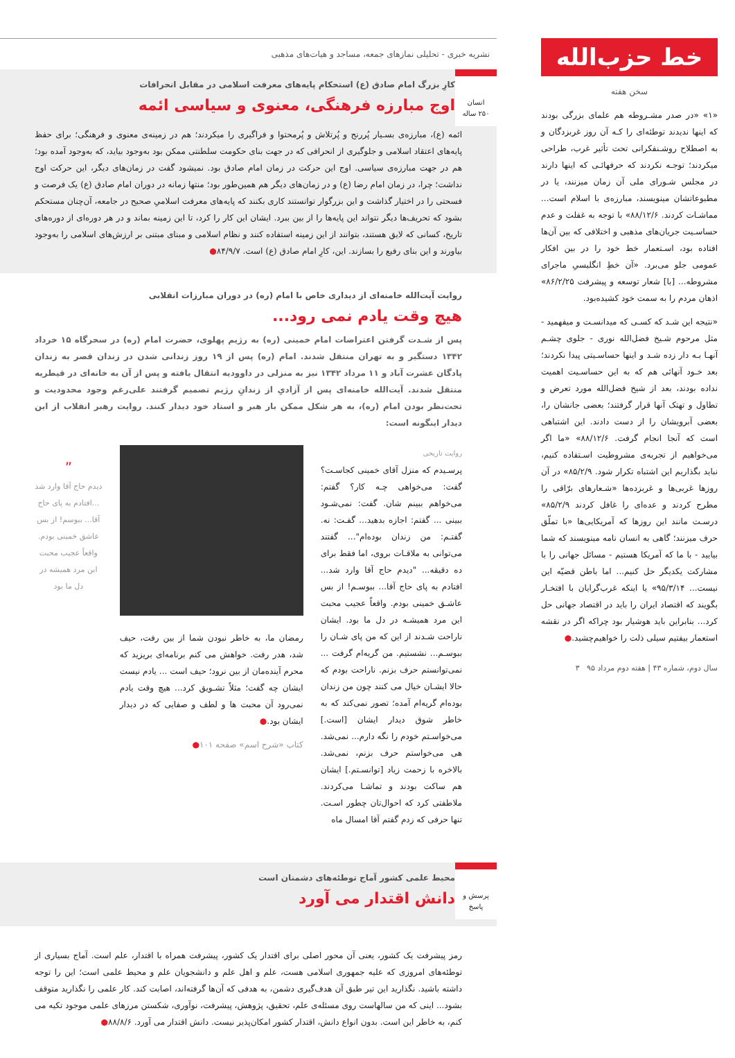خط حزب‌الله
سخن هفته
«۱» «در صدر مشـروطه هم علمای بزرگی بودند که اینها ندیدند توطئه‌ای را کـه آن روز غربزدگان و به اصطلاح روشـنفکرانی تحت تأثیر غرب، طراحی میکردند؛ توجـه نکردند که حرفهائـی که اینها دارند در مجلس شـورای ملی آن زمان میزنند، یا در مطبوعاتشان مینویسند، مبارزه‌ی با اسلام است... مماشـات کردند. ۸۸/۱۲/۶» با توجه به غفلت و عدم حساسـیت جریان‌های مذهبی و اختلافی که بین آن‌ها افتاده بود، اسـتعمار خط خود را در بین افکار عمومی جلو می‌برد. «آن خطِ انگلیسیِ ماجرای مشروطه... [با] شعار توسعه و پیشرفت ۸۶/۲/۲۵» اذهان مردم را به سمت خود کشیده‌بود.
«نتیجه این شـد که کسـی که میدانسـت و میفهمید - مثل مرحوم شـیخ فضل‌الله نوری - جلوی چشـم آنهـا بـه دار زده شـد و اینها حساسـیتی پیدا نکردند؛ بعد خـود آنهائی هم که به این حساسـیت اهمیت نداده بودند، بعد از شیخ فضل‌الله مورد تعرض و تطاول و تهتک آنها قرار گرفتند؛ بعضی جانشان را، بعضی آبرویشان را از دست دادند. این اشتباهی است که آنجا انجام گرفت. ۸۸/۱۲/۶» «ما اگر می‌خواهیم از تجربه‌ی مشروطیت اسـتفاده کنیم، نباید بگذاریم این اشتباه تکرار شود. ۸۵/۲/۹» در آن روزها غربی‌ها و غربزده‌ها «شـعارهای برّاقی را مطرح کردند و عده‌ای را غافل کردند ۸۵/۲/۹» درسـت مانند این روزها که آمریکایی‌ها «با تملّق حرف میزنند؛ گاهی به انسان نامه مینویسند که شما بیایید - با ما که آمریکا هستیم - مسائل جهانی را با مشارکت یکدیگر حل کنیم... اما باطن قضیّه این نیست... ۹۵/۳/۱۴» یا اینکه غرب‌گرایان با افتخـار بگویند که اقتصاد ایران را باید در اقتصاد جهانی حل کرد... بنابراین باید هوشیار بود چراکه اگر در نقشه استعمار بیفتیم سیلی ذلت را خواهیم‌چشید.●
سال دوم، شماره ۴۳ | هفته دوم مرداد ۹۵ ۳
نشریه خبری - تحلیلی نمازهای جمعه، مساجد و هیات‌های مذهبی
انسان
۲۵۰ ساله
کارِ بزرگ امام صادق (ع) استحکام پایه‌های معرفت اسلامی در مقابل انحرافات
اوج مبارزه فرهنگی، معنوی و سیاسی ائمه
ائمه (ع)، مبارزه‌ی بسـیار پُررنج و پُرتلاش و پُرمحتوا و فراگیری را میکردند؛ هم در زمینه‌ی معنوی و فرهنگی؛ برای حفظ پایه‌های اعتقاد اسلامی و جلوگیری از انحرافی که در جهت بنای حکومت سلطنتی ممکن بود به‌وجود بیاید، که به‌وجود آمده بود؛ هم در جهت مبارزه‌ی سیاسی. اوج این حرکت در زمان امام صادق بود. نمیشود گفت در زمان‌های دیگر، این حرکت اوج نداشت؛ چرا، در زمان امام رضا (ع) و در زمان‌های دیگر هم همین‌طور بود؛ منتها زمانه در دوران امام صادق (ع) یک فرصت و فسحتی را در اختیار گذاشت و این بزرگوار توانستند کاری بکنند که پایه‌های معرفت اسلامیِ صحیح در جامعه، آن‌چنان مستحکم بشود که تحریف‌ها دیگر نتواند این پایه‌ها را از بین ببرد. ایشان این کار را کرد، تا این زمینه بماند و در هر دوره‌ای از دوره‌های تاریخ، کسانی که لایق هستند، بتوانند از این زمینه استفاده کنند و نظام اسلامی و مبنای مبتنی بر ارزش‌های اسلامی را به‌وجود بیاورند و این بنای رفیع را بسازند. این، کارِ امام صادق (ع) است. ۸۴/۹/۷●
روایت آیت‌الله خامنه‌ای از دیداری خاص با امام (ره) در دوران مبارزات انقلابی
هیچ وقت یادم نمی رود...
پس از شـدت گرفتن اعتراضات امام خمینی (ره) به رژیم پهلوی، حضرت امام (ره) در سحرگاه ۱۵ خرداد ۱۳۴۲ دستگیر و به تهران منتقل شدند. امام (ره) پس از ۱۹ روز زندانی شدن در زندان قصر به زندان پادگان عشرت آباد و ۱۱ مرداد ۱۳۴۲ نیز به منزلی در داوودیه انتقال یافته و پس از آن به خانه‌ای در قیطریه منتقل شدند. آیت‌الله خامنه‌ای پس از آزادیِ از زندانِ رژیم تصمیم گرفتند علی‌رغم وجود محدودیت و تحت‌نظر بودن امام (ره)، به هر شکل ممکن بار هبر و استاد خود دیدار کنند. روایت رهبر انقلاب از این دیدار اینگونه است:
روایت تاریخی
پرسـیدم که منزل آقای خمینی کجاسـت؟ گفت: می‌خواهی چـه کار؟ گفتم: می‌خواهم ببینم شان. گفت: نمی‌شـود ببینی ... گفتم: اجازه بدهید... گفـت: نه. گفتـم: من زندان بوده‌ام"... گفتند می‌توانی به ملاقـات بروی، اما فقط برای ده دقیقه... "دیدم حاج آقا وارد شد... افتادم به پای حاج آقا... ببوسـم! از بس عاشـق خمینی بودم. واقعاً عجیب محبت این مرد همیشـه در دل ما بود. ایشان ناراحت شـدند از این که من پای شـان را ببوسـم... نشستیم. من گریه‌ام گرفت ... نمی‌توانستم حرف بزنم. ناراحت بودم که حالا ایشـان خیال می کنند چون من زندان بوده‌ام گریه‌ام آمده؛ تصور نمی‌کند که به خاطر شوق دیدار ایشان [است.] می‌خواسـتم خودم را نگه دارم... نمی‌شد. هی می‌خواستم حرف بزنم، نمی‌شد. بالاخره با زحمت زیاد [توانسـتم.] ایشان هم ساکت بودند و تماشـا می‌کردند. ملاطفتی کرد که احوال‌تان چطور اسـت. تنها حرفی که زدم گفتم آقا امسال ماه
رمضان ما، به خاطر نبودن شما از بین رفت، حیف شد، هدر رفت. خواهش می کنم برنامه‌ای بریزید که محرم آینده‌مان از بین نرود؛ حیف است ... یادم نیست ایشان چه گفت؛ مثلاً تشـویق کرد... هیچ وقت یادم نمی‌رود آن محبت ها و لطف و صفایی که در دیدار ایشان بود.●
کتاب «شرح اسم» صفحه ۱۰۱●
”
دیدم حاج آقا وارد شد ...افتادم به پای حاج آقا... ببوسم! از بس عاشق خمینی بودم. واقعاً عجیب محبت این مرد همیشه در دل ما بود
پرسش و
پاسخ
محیط علمی کشور آماج توطئه‌های دشمنان است
دانش اقتدار می آورد
رمز پیشرفت یک کشور، یعنی آن محور اصلی برای اقتدار یک کشور، پیشرفت همراه با اقتدار، علم است. آماج بسیاری از توطئه‌های امروزی که علیه جمهوری اسلامی هست، علم و اهل علم و دانشجویان علم و محیط علمی است؛ این را توجه داشته باشید. نگذارید این تیر طبق آن هدف‌گیری دشمن، به هدفی که آن‌ها گرفته‌اند، اصابت کند. کار علمی را نگذارید متوقف بشود... اینی که من سالهاست روی مسئله‌ی علم، تحقیق، پژوهش، پیشرفت، نوآوری، شکستن مرزهای علمی موجود تکیه می کنم، به خاطر این است. بدون انواع دانش، اقتدار کشور امکان‌پذیر نیست. دانش اقتدار می آورد. ۸۸/۸/۶●